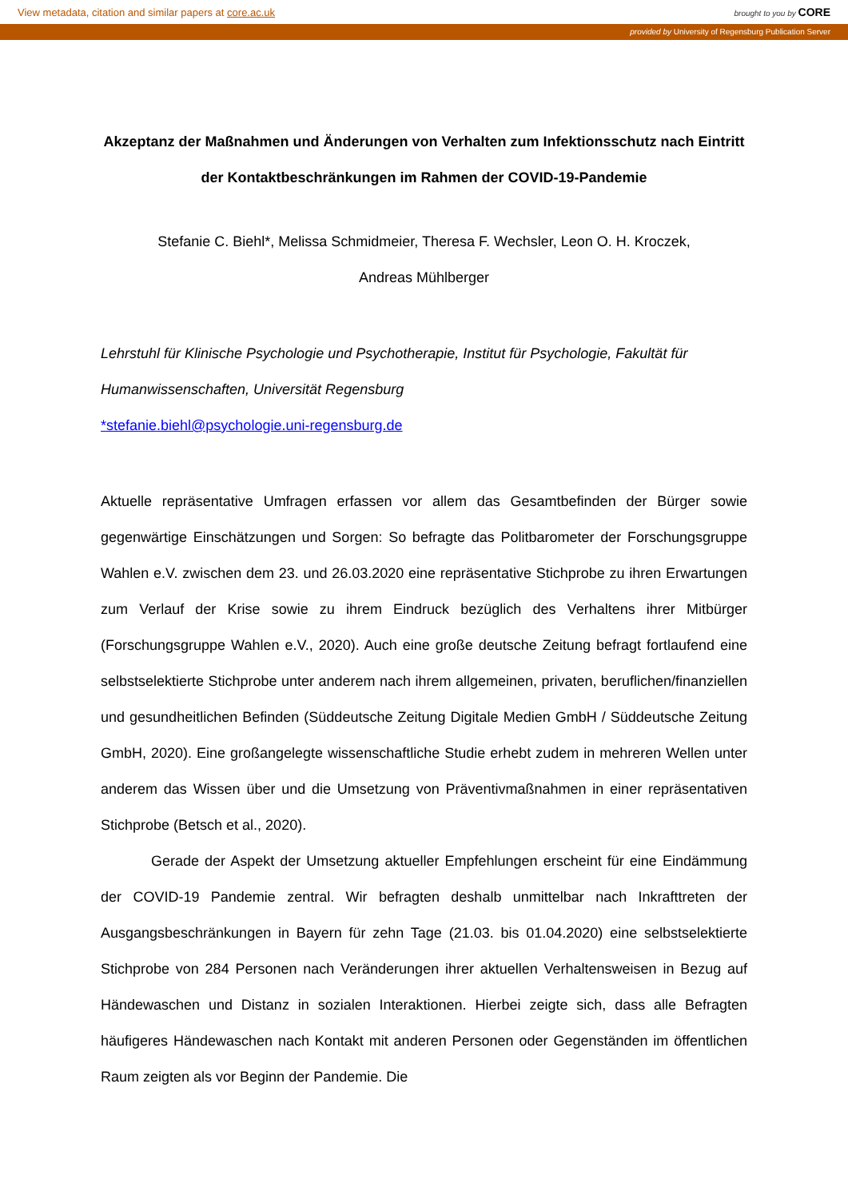View metadata, citation and similar papers at core.ac.uk brought to you by CORE
provided by University of Regensburg Publication Server
Akzeptanz der Maßnahmen und Änderungen von Verhalten zum Infektionsschutz nach Eintritt der Kontaktbeschränkungen im Rahmen der COVID-19-Pandemie
Stefanie C. Biehl*, Melissa Schmidmeier, Theresa F. Wechsler, Leon O. H. Kroczek,
Andreas Mühlberger
Lehrstuhl für Klinische Psychologie und Psychotherapie, Institut für Psychologie, Fakultät für Humanwissenschaften, Universität Regensburg
*stefanie.biehl@psychologie.uni-regensburg.de
Aktuelle repräsentative Umfragen erfassen vor allem das Gesamtbefinden der Bürger sowie gegenwärtige Einschätzungen und Sorgen: So befragte das Politbarometer der Forschungsgruppe Wahlen e.V. zwischen dem 23. und 26.03.2020 eine repräsentative Stichprobe zu ihren Erwartungen zum Verlauf der Krise sowie zu ihrem Eindruck bezüglich des Verhaltens ihrer Mitbürger (Forschungsgruppe Wahlen e.V., 2020). Auch eine große deutsche Zeitung befragt fortlaufend eine selbstselektierte Stichprobe unter anderem nach ihrem allgemeinen, privaten, beruflichen/finanziellen und gesundheitlichen Befinden (Süddeutsche Zeitung Digitale Medien GmbH / Süddeutsche Zeitung GmbH, 2020). Eine großangelegte wissenschaftliche Studie erhebt zudem in mehreren Wellen unter anderem das Wissen über und die Umsetzung von Präventivmaßnahmen in einer repräsentativen Stichprobe (Betsch et al., 2020).
Gerade der Aspekt der Umsetzung aktueller Empfehlungen erscheint für eine Eindämmung der COVID-19 Pandemie zentral. Wir befragten deshalb unmittelbar nach Inkrafttreten der Ausgangsbeschränkungen in Bayern für zehn Tage (21.03. bis 01.04.2020) eine selbstselektierte Stichprobe von 284 Personen nach Veränderungen ihrer aktuellen Verhaltensweisen in Bezug auf Händewaschen und Distanz in sozialen Interaktionen. Hierbei zeigte sich, dass alle Befragten häufigeres Händewaschen nach Kontakt mit anderen Personen oder Gegenständen im öffentlichen Raum zeigten als vor Beginn der Pandemie. Die